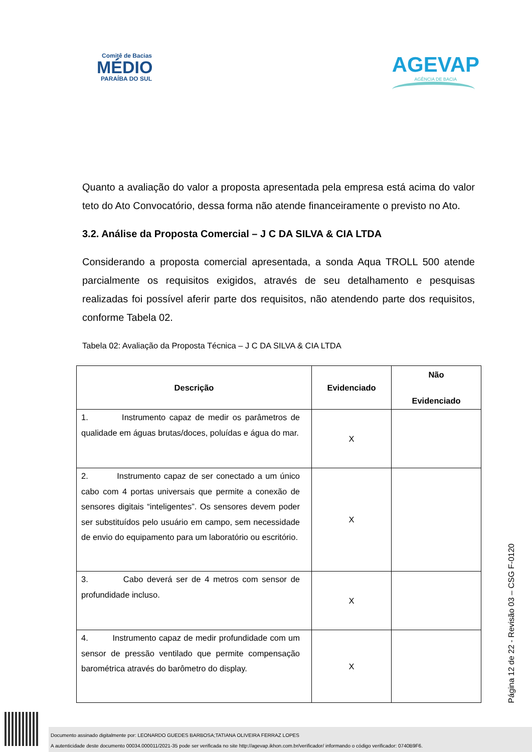Comitê de Bacias
MÉDIO
PARAÍBA DO SUL
AGEVAP
AGÊNCIA DE BACIA
Quanto a avaliação do valor a proposta apresentada pela empresa está acima do valor teto do Ato Convocatório, dessa forma não atende financeiramente o previsto no Ato.
3.2. Análise da Proposta Comercial – J C DA SILVA & CIA LTDA
Considerando a proposta comercial apresentada, a sonda Aqua TROLL 500 atende parcialmente os requisitos exigidos, através de seu detalhamento e pesquisas realizadas foi possível aferir parte dos requisitos, não atendendo parte dos requisitos, conforme Tabela 02.
Tabela 02: Avaliação da Proposta Técnica – J C DA SILVA & CIA LTDA
| Descrição | Evidenciado | Não Evidenciado |
| --- | --- | --- |
| 1. Instrumento capaz de medir os parâmetros de qualidade em águas brutas/doces, poluídas e água do mar. | X | |
| 2. Instrumento capaz de ser conectado a um único cabo com 4 portas universais que permite a conexão de sensores digitais “inteligentes”. Os sensores devem poder ser substituídos pelo usuário em campo, sem necessidade de envio do equipamento para um laboratório ou escritório. | X | |
| 3. Cabo deverá ser de 4 metros com sensor de profundidade incluso. | X | |
| 4. Instrumento capaz de medir profundidade com um sensor de pressão ventilado que permite compensação barométrica através do barômetro do display. | X | |
Página 12 de 22 - Revisão 03 – CSG F-0120
Documento assinado digitalmente por: LEONARDO GUEDES BARBOSA;TATIANA OLIVEIRA FERRAZ LOPES
A autenticidade deste documento 00034.000011/2021-35 pode ser verificada no site http://agevap.ikhon.com.br/verificador/ informando o código verificador: 0740B9F6.